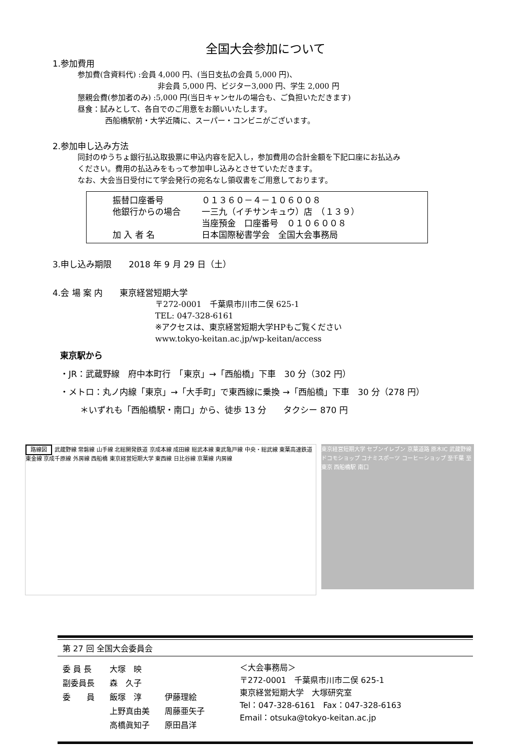全国大会参加について
1.参加費用
参加費(含資料代) :会員 4,000 円、(当日支払の会員 5,000 円)、
非会員 5,000 円、ビジター3,000 円、学生 2,000 円
懇親会費(参加者のみ) :5,000 円(当日キャンセルの場合も、ご負担いただきます)
昼食：試みとして、各自でのご用意をお願いいたします。
西船橋駅前・大学近隣に、スーパー・コンビニがございます。
2.参加申し込み方法
同封のゆうちょ銀行払込取扱票に申込内容を記入し，参加費用の合計金額を下記口座にお払込み
ください。費用の払込みをもって参加申し込みとさせていただきます。
なお、大会当日受付にて学会発行の宛名なし領収書をご用意しております。
振替口座番号 ０１３６０－４－１０６００８
他銀行からの場合 一三九（イチサンキュウ）店　（１３９）
当座預金　口座番号　０１０６００８
加 入 者 名 日本国際秘書学会　全国大会事務局
3.申し込み期限　　2018 年 9 月 29 日（土）
4.会 場 案 内　　東京経営短期大学
〒272-0001　千葉県市川市二俣 625-1
TEL: 047-328-6161
※アクセスは、東京経営短期大学HPもご覧ください
www.tokyo-keitan.ac.jp/wp-keitan/access
東京駅から
・JR：武蔵野線　府中本町行　「東京」→「西船橋」下車　30 分（302 円）
・メトロ：丸ノ内線「東京」→「大手町」で東西線に乗換 →「西船橋」下車　30 分（278 円）
＊いずれも「西船橋駅・南口」から、徒歩 13 分　　タクシー 870 円
路線図 武蔵野線 常磐線 山手線 北総開発鉄道 京成本線 成田線 総武本線 東武亀戸線 中央・総武線 東葉高速鉄道 東金線 京成千原線 外房線 西船橋 東京経営短期大学 東西線 日比谷線 京葉線 内房線
東京経営短期大学 セブンイレブン 京葉道路 原木IC 武蔵野線 ドコモショップ コナミスポーツ コーヒーショップ 至千葉 至東京 西船橋駅 南口
第 27 回 全国大会委員会
| 委 員 長 | 大塚 映 | |
| 副委員長 | 森 久子 | |
| 委 員 | 飯塚 淳 | 伊藤理絵 |
| | 上野真由美 | 周藤亜矢子 |
| | 高橋眞知子 | 原田昌洋 |
＜大会事務局＞
〒272-0001　千葉県市川市二俣 625-1
東京経営短期大学　大塚研究室
Tel：047-328-6161　Fax：047-328-6163
Email：otsuka@tokyo-keitan.ac.jp